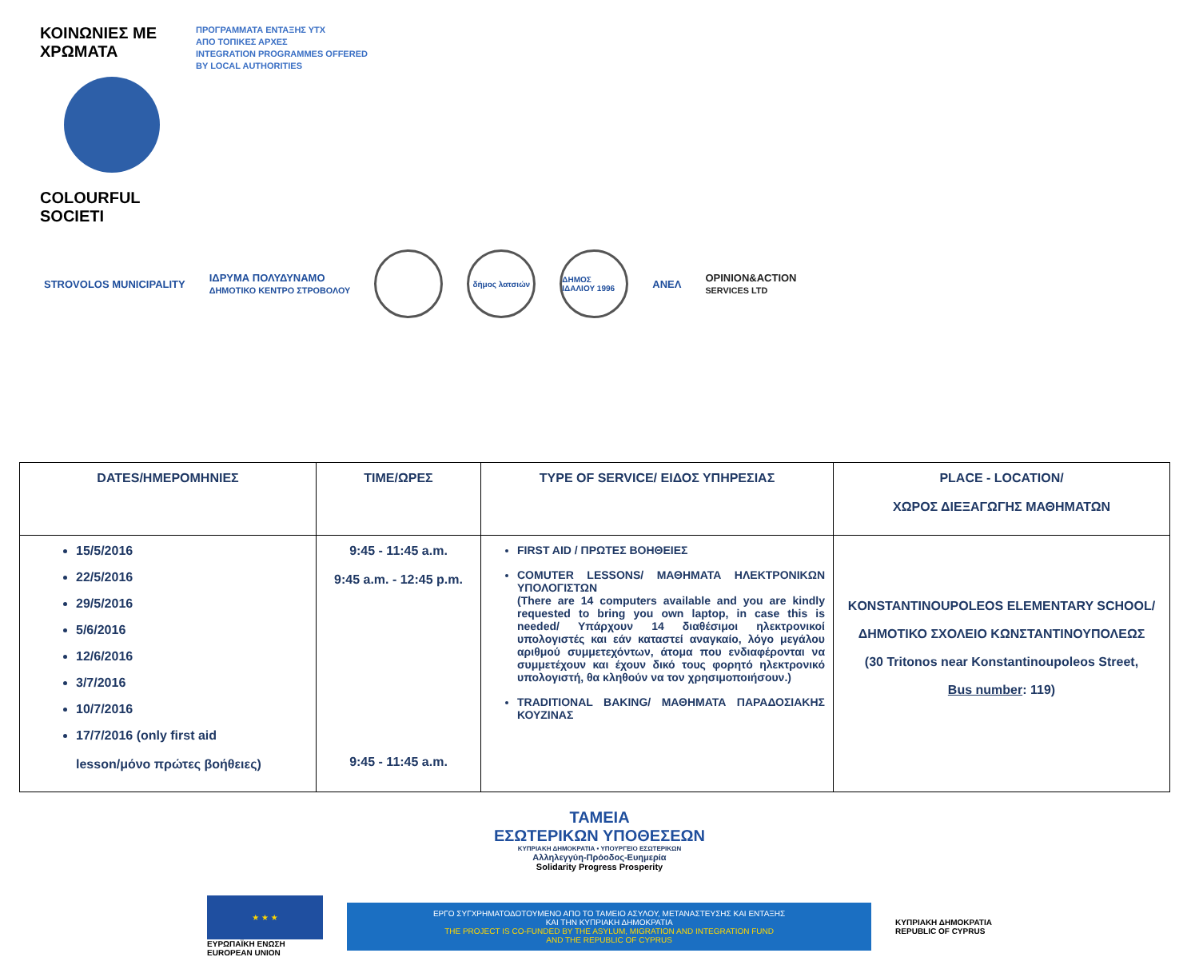ΚΟΙΝΩΝΙΕΣ ΜΕ ΧΡΩΜΑΤΑ
COLOURFUL SOCIETI
ΠΡΟΓΡΑΜΜΑΤΑ ΕΝΤΑΞΗΣ ΥΤΧ
ΑΠΟ ΤΟΠΙΚΕΣ ΑΡΧΕΣ
INTEGRATION PROGRAMMES OFFERED
BY LOCAL AUTHORITIES
STROVOLOS MUNICIPALITY
ΙΔΡΥΜΑ ΠΟΛΥΔΥΝΑΜΟ
ΔΗΜΟΤΙΚΟ ΚΕΝΤΡΟ ΣΤΡΟΒΟΛΟΥ
δήμος λατσιών
ΔΗΜΟΣ ΙΔΑΛΙΟΥ 1996
ΑΝΕΛ
OPINION&ACTION
SERVICES LTD
| DATES/ΗΜΕΡΟΜΗΝΙΕΣ | TIME/ΩΡΕΣ | TYPE OF SERVICE/ ΕΙΔΟΣ ΥΠΗΡΕΣΙΑΣ | PLACE - LOCATION/ ΧΩΡΟΣ ΔΙΕΞΑΓΩΓΗΣ ΜΑΘΗΜΑΤΩΝ |
| --- | --- | --- | --- |
| 15/5/2016 22/5/2016 29/5/2016 5/6/2016 12/6/2016 3/7/2016 10/7/2016 17/7/2016 (only first aid lesson/μόνο πρώτες βοήθειες) | 9:45 - 11:45 a.m. 9:45 a.m. - 12:45 p.m. 9:45 - 11:45 a.m. | FIRST AID / ΠΡΩΤΕΣ ΒΟΗΘΕΙΕΣ COMUTER LESSONS/ ΜΑΘΗΜΑΤΑ ΗΛΕΚΤΡΟΝΙΚΩΝ ΥΠΟΛΟΓΙΣΤΩΝ (There are 14 computers available and you are kindly requested to bring you own laptop, in case this is needed/ Υπάρχουν 14 διαθέσιμοι ηλεκτρονικοί υπολογιστές και εάν καταστεί αναγκαίο, λόγο μεγάλου αριθμού συμμετεχόντων, άτομα που ενδιαφέρονται να συμμετέχουν και έχουν δικό τους φορητό ηλεκτρονικό υπολογιστή, θα κληθούν να τον χρησιμοποιήσουν.) TRADITIONAL BAKING/ ΜΑΘΗΜΑΤΑ ΠΑΡΑΔΟΣΙΑΚΗΣ ΚΟΥΖΙΝΑΣ | KONSTANTINOUPOLEOS ELEMENTARY SCHOOL/ ΔΗΜΟΤΙΚΟ ΣΧΟΛΕΙΟ ΚΩΝΣΤΑΝΤΙΝΟΥΠΟΛΕΩΣ (30 Tritonos near Konstantinoupoleos Street, Bus number : 119) |
ΤΑΜΕΙΑ
ΕΣΩΤΕΡΙΚΩΝ ΥΠΟΘΕΣΕΩΝ
ΚΥΠΡΙΑΚΗ ΔΗΜΟΚΡΑΤΙΑ • ΥΠΟΥΡΓΕΙΟ ΕΣΩΤΕΡΙΚΩΝ
Αλληλεγγύη-Πρόοδος-Ευημερία
Solidarity Progress Prosperity
★ ★ ★
ΕΥΡΩΠΑΪΚΗ ΕΝΩΣΗ
EUROPEAN UNION
ΕΡΓΟ ΣΥΓΧΡΗΜΑΤΟΔΟΤΟΥΜΕΝΟ ΑΠΟ ΤΟ ΤΑΜΕΙΟ ΑΣΥΛΟΥ, ΜΕΤΑΝΑΣΤΕΥΣΗΣ ΚΑΙ ΕΝΤΑΞΗΣ
ΚΑΙ ΤΗΝ ΚΥΠΡΙΑΚΗ ΔΗΜΟΚΡΑΤΙΑ
THE PROJECT IS CO-FUNDED BY THE ASYLUM, MIGRATION AND INTEGRATION FUND
AND THE REPUBLIC OF CYPRUS
ΚΥΠΡΙΑΚΗ ΔΗΜΟΚΡΑΤΙΑ
REPUBLIC OF CYPRUS